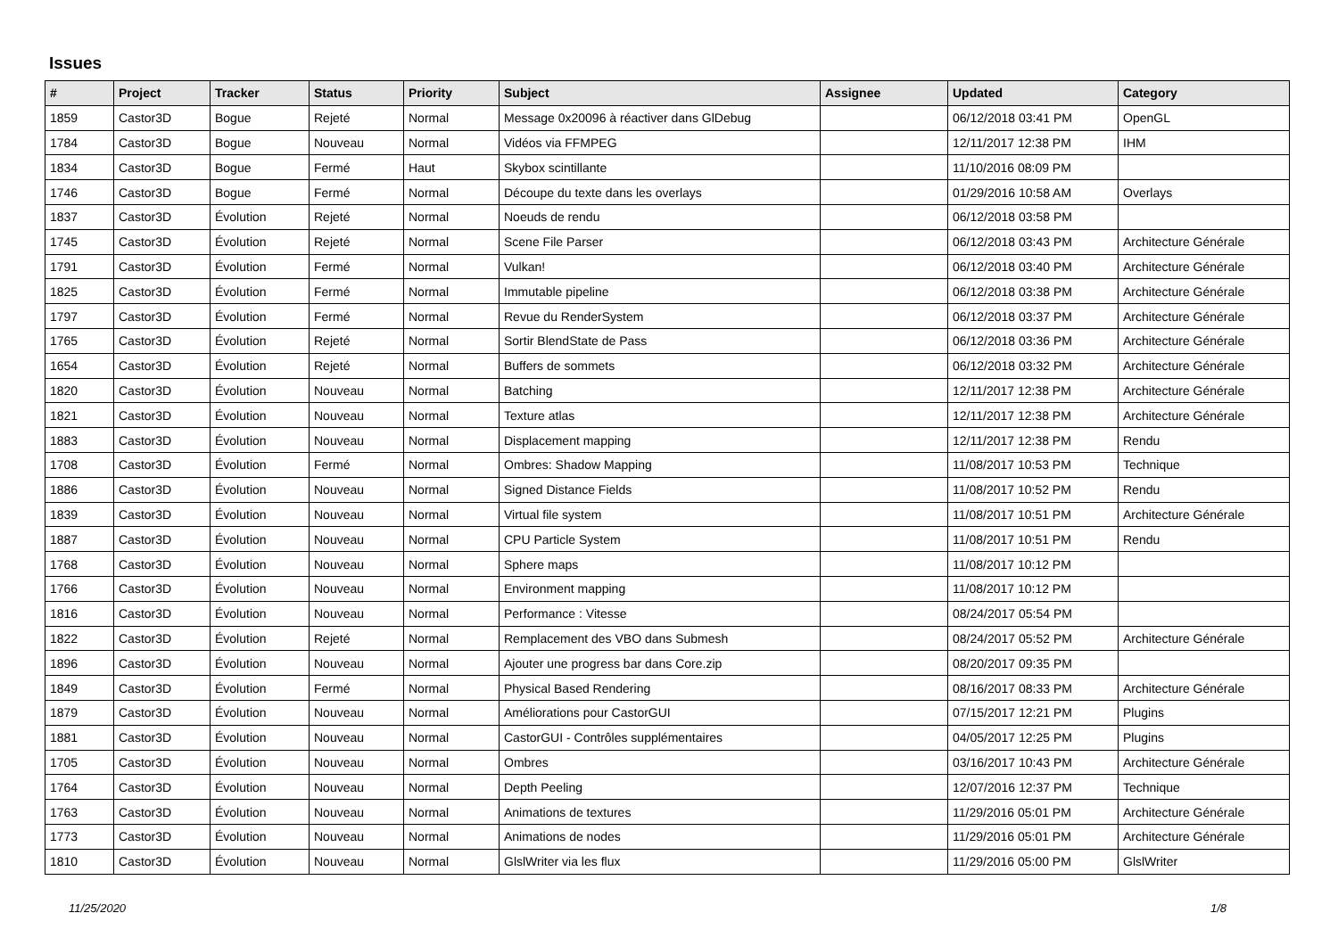Issues
| # | Project | Tracker | Status | Priority | Subject | Assignee | Updated | Category |
| --- | --- | --- | --- | --- | --- | --- | --- | --- |
| 1859 | Castor3D | Bogue | Rejeté | Normal | Message 0x20096 à réactiver dans GlDebug | | 06/12/2018 03:41 PM | OpenGL |
| 1784 | Castor3D | Bogue | Nouveau | Normal | Vidéos via FFMPEG | | 12/11/2017 12:38 PM | IHM |
| 1834 | Castor3D | Bogue | Fermé | Haut | Skybox scintillante | | 11/10/2016 08:09 PM | |
| 1746 | Castor3D | Bogue | Fermé | Normal | Découpe du texte dans les overlays | | 01/29/2016 10:58 AM | Overlays |
| 1837 | Castor3D | Évolution | Rejeté | Normal | Noeuds de rendu | | 06/12/2018 03:58 PM | |
| 1745 | Castor3D | Évolution | Rejeté | Normal | Scene File Parser | | 06/12/2018 03:43 PM | Architecture Générale |
| 1791 | Castor3D | Évolution | Fermé | Normal | Vulkan! | | 06/12/2018 03:40 PM | Architecture Générale |
| 1825 | Castor3D | Évolution | Fermé | Normal | Immutable pipeline | | 06/12/2018 03:38 PM | Architecture Générale |
| 1797 | Castor3D | Évolution | Fermé | Normal | Revue du RenderSystem | | 06/12/2018 03:37 PM | Architecture Générale |
| 1765 | Castor3D | Évolution | Rejeté | Normal | Sortir BlendState de Pass | | 06/12/2018 03:36 PM | Architecture Générale |
| 1654 | Castor3D | Évolution | Rejeté | Normal | Buffers de sommets | | 06/12/2018 03:32 PM | Architecture Générale |
| 1820 | Castor3D | Évolution | Nouveau | Normal | Batching | | 12/11/2017 12:38 PM | Architecture Générale |
| 1821 | Castor3D | Évolution | Nouveau | Normal | Texture atlas | | 12/11/2017 12:38 PM | Architecture Générale |
| 1883 | Castor3D | Évolution | Nouveau | Normal | Displacement mapping | | 12/11/2017 12:38 PM | Rendu |
| 1708 | Castor3D | Évolution | Fermé | Normal | Ombres: Shadow Mapping | | 11/08/2017 10:53 PM | Technique |
| 1886 | Castor3D | Évolution | Nouveau | Normal | Signed Distance Fields | | 11/08/2017 10:52 PM | Rendu |
| 1839 | Castor3D | Évolution | Nouveau | Normal | Virtual file system | | 11/08/2017 10:51 PM | Architecture Générale |
| 1887 | Castor3D | Évolution | Nouveau | Normal | CPU Particle System | | 11/08/2017 10:51 PM | Rendu |
| 1768 | Castor3D | Évolution | Nouveau | Normal | Sphere maps | | 11/08/2017 10:12 PM | |
| 1766 | Castor3D | Évolution | Nouveau | Normal | Environment mapping | | 11/08/2017 10:12 PM | |
| 1816 | Castor3D | Évolution | Nouveau | Normal | Performance : Vitesse | | 08/24/2017 05:54 PM | |
| 1822 | Castor3D | Évolution | Rejeté | Normal | Remplacement des VBO dans Submesh | | 08/24/2017 05:52 PM | Architecture Générale |
| 1896 | Castor3D | Évolution | Nouveau | Normal | Ajouter une progress bar dans Core.zip | | 08/20/2017 09:35 PM | |
| 1849 | Castor3D | Évolution | Fermé | Normal | Physical Based Rendering | | 08/16/2017 08:33 PM | Architecture Générale |
| 1879 | Castor3D | Évolution | Nouveau | Normal | Améliorations pour CastorGUI | | 07/15/2017 12:21 PM | Plugins |
| 1881 | Castor3D | Évolution | Nouveau | Normal | CastorGUI - Contrôles supplémentaires | | 04/05/2017 12:25 PM | Plugins |
| 1705 | Castor3D | Évolution | Nouveau | Normal | Ombres | | 03/16/2017 10:43 PM | Architecture Générale |
| 1764 | Castor3D | Évolution | Nouveau | Normal | Depth Peeling | | 12/07/2016 12:37 PM | Technique |
| 1763 | Castor3D | Évolution | Nouveau | Normal | Animations de textures | | 11/29/2016 05:01 PM | Architecture Générale |
| 1773 | Castor3D | Évolution | Nouveau | Normal | Animations de nodes | | 11/29/2016 05:01 PM | Architecture Générale |
| 1810 | Castor3D | Évolution | Nouveau | Normal | GlslWriter via les flux | | 11/29/2016 05:00 PM | GlslWriter |
11/25/2020 1/8